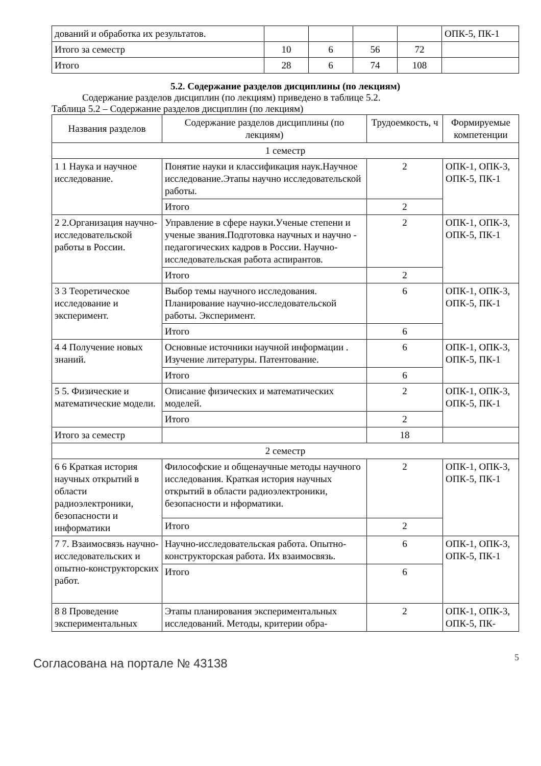| дований и обработка их результатов. | | | | | ОПК-5, ПК-1 |
| Итого за семестр | 10 | 6 | 56 | 72 | |
| Итого | 28 | 6 | 74 | 108 | |
5.2. Содержание разделов дисциплины (по лекциям)
Содержание разделов дисциплин (по лекциям) приведено в таблице 5.2.
Таблица 5.2 – Содержание разделов дисциплин (по лекциям)
| Названия разделов | Содержание разделов дисциплины (по лекциям) | Трудоемкость, ч | Формируемые компетенции |
| --- | --- | --- | --- |
| 1 семестр | | | |
| 1 1 Наука и научное исследование. | Понятие науки и классификация наук.Научное исследование.Этапы научно исследовательской работы. | 2 | ОПК-1, ОПК-3, ОПК-5, ПК-1 |
| | Итого | 2 | |
| 2 2.Организация научно-исследовательской работы в России. | Управление в сфере науки.Ученые степени и ученые звания.Подготовка научных и научно - педагогических кадров в России. Научно-исследовательская работа аспирантов. | 2 | ОПК-1, ОПК-3, ОПК-5, ПК-1 |
| | Итого | 2 | |
| 3 3 Теоретическое исследование и эксперимент. | Выбор темы научного исследования. Планирование научно-исследовательской работы. Эксперимент. | 6 | ОПК-1, ОПК-3, ОПК-5, ПК-1 |
| | Итого | 6 | |
| 4 4 Получение новых знаний. | Основные источники научной информации . Изучение литературы. Патентование. | 6 | ОПК-1, ОПК-3, ОПК-5, ПК-1 |
| | Итого | 6 | |
| 5 5. Физические и математические модели. | Описание физических и математических моделей. | 2 | ОПК-1, ОПК-3, ОПК-5, ПК-1 |
| | Итого | 2 | |
| Итого за семестр | | 18 | |
| 2 семестр | | | |
| 6 6 Краткая история научных открытий в области радиоэлектроники, безопасности и информатики | Философские и общенаучные методы научного исследования. Краткая история научных открытий в области радиоэлектроники, безопасности и нформатики. | 2 | ОПК-1, ОПК-3, ОПК-5, ПК-1 |
| | Итого | 2 | |
| 7 7. Взаимосвязь научно-исследовательских и опытно-конструкторских работ. | Научно-исследовательская работа. Опытно-конструкторская работа. Их взаимосвязь. | 6 | ОПК-1, ОПК-3, ОПК-5, ПК-1 |
| | Итого | 6 | |
| 8 8 Проведение экспериментальных | Этапы планирования экспериментальных исследований. Методы, критерии обра- | 2 | ОПК-1, ОПК-3, ОПК-5, ПК- |
Согласована на портале № 43138 5